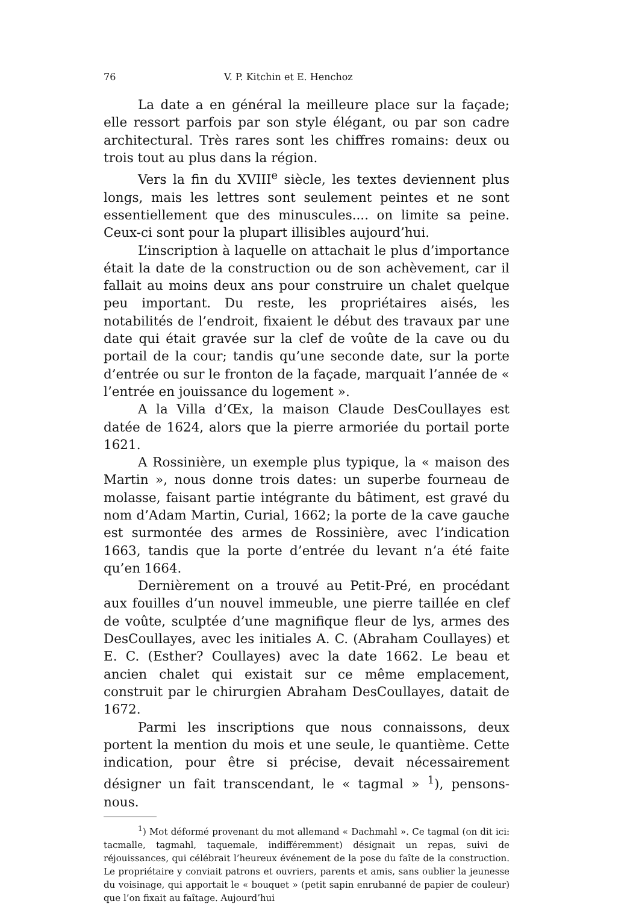76 V. P. Kitchin et E. Henchoz
La date a en général la meilleure place sur la façade; elle ressort parfois par son style élégant, ou par son cadre architectural. Très rares sont les chiffres romains: deux ou trois tout au plus dans la région.
Vers la fin du XVIII<sup>e</sup> siècle, les textes deviennent plus longs, mais les lettres sont seulement peintes et ne sont essentiellement que des minuscules.... on limite sa peine. Ceux-ci sont pour la plupart illisibles aujourd’hui.
L’inscription à laquelle on attachait le plus d’importance était la date de la construction ou de son achèvement, car il fallait au moins deux ans pour construire un chalet quelque peu important. Du reste, les propriétaires aisés, les notabilités de l’endroit, fixaient le début des travaux par une date qui était gravée sur la clef de voûte de la cave ou du portail de la cour; tandis qu’une seconde date, sur la porte d’entrée ou sur le fronton de la façade, marquait l’année de « l’entrée en jouissance du logement ».
A la Villa d’Œx, la maison Claude DesCoullayes est datée de 1624, alors que la pierre armoriée du portail porte 1621.
A Rossinière, un exemple plus typique, la « maison des Martin », nous donne trois dates: un superbe fourneau de molasse, faisant partie intégrante du bâtiment, est gravé du nom d’Adam Martin, Curial, 1662; la porte de la cave gauche est surmontée des armes de Rossinière, avec l’indication 1663, tandis que la porte d’entrée du levant n’a été faite qu’en 1664.
Dernièrement on a trouvé au Petit-Pré, en procédant aux fouilles d’un nouvel immeuble, une pierre taillée en clef de voûte, sculptée d’une magnifique fleur de lys, armes des DesCoullayes, avec les initiales A. C. (Abraham Coullayes) et E. C. (Esther? Coullayes) avec la date 1662. Le beau et ancien chalet qui existait sur ce même emplacement, construit par le chirurgien Abraham DesCoullayes, datait de 1672.
Parmi les inscriptions que nous connaissons, deux portent la mention du mois et une seule, le quantième. Cette indication, pour être si précise, devait nécessairement désigner un fait transcendant, le « tagmal » <sup>1</sup>), pensons-nous.
<sup>1</sup>) Mot déformé provenant du mot allemand « Dachmahl ». Ce tagmal (on dit ici: tacmalle, tagmahl, taquemale, indifféremment) désignait un repas, suivi de réjouissances, qui célébrait l’heureux événement de la pose du faîte de la construction. Le propriétaire y conviait patrons et ouvriers, parents et amis, sans oublier la jeunesse du voisinage, qui apportait le « bouquet » (petit sapin enrubanné de papier de couleur) que l’on fixait au faîtage. Aujourd’hui